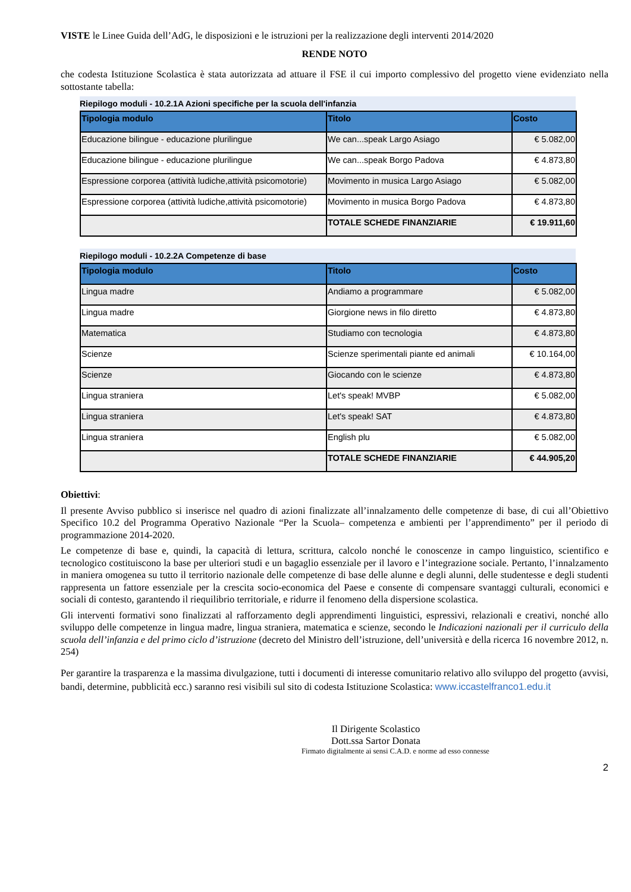VISTE le Linee Guida dell’AdG, le disposizioni e le istruzioni per la realizzazione degli interventi 2014/2020
RENDE NOTO
che codesta Istituzione Scolastica è stata autorizzata ad attuare il FSE il cui importo complessivo del progetto viene evidenziato nella sottostante tabella:
Riepilogo moduli - 10.2.1A Azioni specifiche per la scuola dell'infanzia
| Tipologia modulo | Titolo | Costo |
| --- | --- | --- |
| Educazione bilingue - educazione plurilingue | We can...speak Largo Asiago | € 5.082,00 |
| Educazione bilingue - educazione plurilingue | We can...speak Borgo Padova | € 4.873,80 |
| Espressione corporea (attività ludiche,attività psicomotorie) | Movimento in musica Largo Asiago | € 5.082,00 |
| Espressione corporea (attività ludiche,attività psicomotorie) | Movimento in musica Borgo Padova | € 4.873,80 |
| | TOTALE SCHEDE FINANZIARIE | € 19.911,60 |
Riepilogo moduli - 10.2.2A Competenze di base
| Tipologia modulo | Titolo | Costo |
| --- | --- | --- |
| Lingua madre | Andiamo a programmare | € 5.082,00 |
| Lingua madre | Giorgione news in filo diretto | € 4.873,80 |
| Matematica | Studiamo con tecnologia | € 4.873,80 |
| Scienze | Scienze sperimentali piante ed animali | € 10.164,00 |
| Scienze | Giocando con le scienze | € 4.873,80 |
| Lingua straniera | Let's speak! MVBP | € 5.082,00 |
| Lingua straniera | Let's speak! SAT | € 4.873,80 |
| Lingua straniera | English plu | € 5.082,00 |
| | TOTALE SCHEDE FINANZIARIE | € 44.905,20 |
Obiettivi:
Il presente Avviso pubblico si inserisce nel quadro di azioni finalizzate all’innalzamento delle competenze di base, di cui all’Obiettivo Specifico 10.2 del Programma Operativo Nazionale “Per la Scuola– competenza e ambienti per l’apprendimento” per il periodo di programmazione 2014-2020.
Le competenze di base e, quindi, la capacità di lettura, scrittura, calcolo nonché le conoscenze in campo linguistico, scientifico e tecnologico costituiscono la base per ulteriori studi e un bagaglio essenziale per il lavoro e l’integrazione sociale. Pertanto, l’innalzamento in maniera omogenea su tutto il territorio nazionale delle competenze di base delle alunne e degli alunni, delle studentesse e degli studenti rappresenta un fattore essenziale per la crescita socio-economica del Paese e consente di compensare svantaggi culturali, economici e sociali di contesto, garantendo il riequilibrio territoriale, e ridurre il fenomeno della dispersione scolastica.
Gli interventi formativi sono finalizzati al rafforzamento degli apprendimenti linguistici, espressivi, relazionali e creativi, nonché allo sviluppo delle competenze in lingua madre, lingua straniera, matematica e scienze, secondo le Indicazioni nazionali per il curriculo della scuola dell’infanzia e del primo ciclo d’istruzione (decreto del Ministro dell’istruzione, dell’università e della ricerca 16 novembre 2012, n. 254)
Per garantire la trasparenza e la massima divulgazione, tutti i documenti di interesse comunitario relativo allo sviluppo del progetto (avvisi, bandi, determine, pubblicità ecc.) saranno resi visibili sul sito di codesta Istituzione Scolastica: www.iccastelfranco1.edu.it
Il Dirigente Scolastico
Dott.ssa Sartor Donata
Firmato digitalmente ai sensi C.A.D. e norme ad esso connesse
2